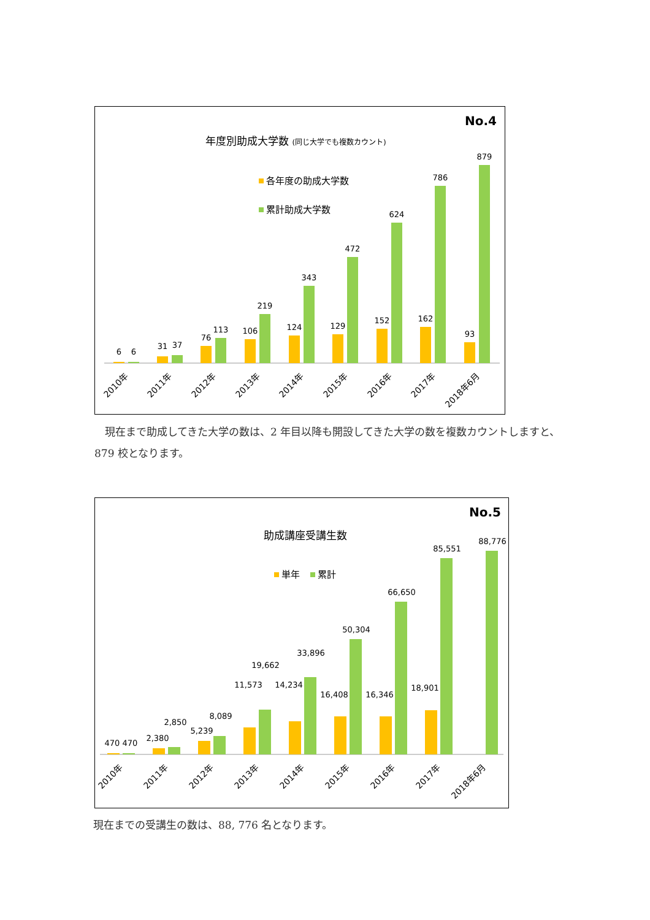No.4
年度別助成大学数 (同じ大学でも複数カウント)
各年度の助成大学数
累計助成大学数
6
6
31
37
76
113
106
219
124
343
129
472
152
624
162
786
93
879
2010年
2011年
2012年
2013年
2014年
2015年
2016年
2017年
2018年6月
　現在まで助成してきた大学の数は、2 年目以降も開設してきた大学の数を複数カウントしますと、879 校となります。
No.5
助成講座受講生数
単年
累計
470
470
2,380
2,850
5,239
8,089
11,573
19,662
14,234
33,896
16,408
50,304
16,346
66,650
18,901
85,551
88,776
2010年
2011年
2012年
2013年
2014年
2015年
2016年
2017年
2018年6月
現在までの受講生の数は、88, 776 名となります。